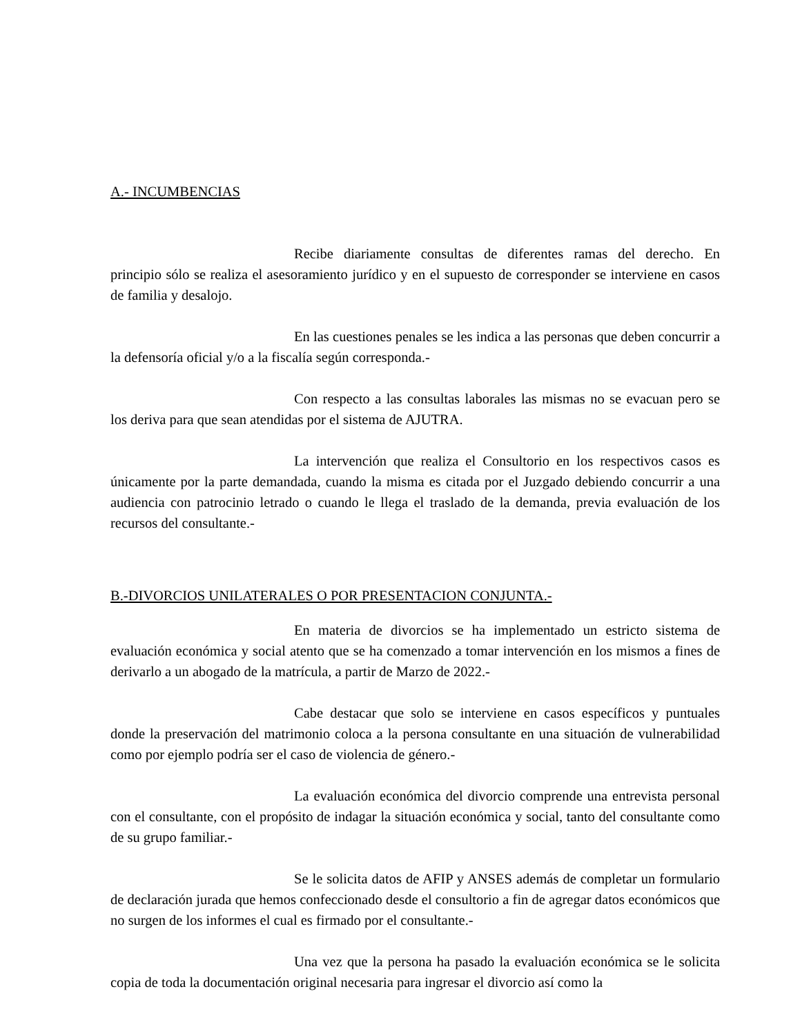A.- INCUMBENCIAS
Recibe diariamente consultas de diferentes ramas del derecho. En principio sólo se realiza el asesoramiento jurídico y en el supuesto de corresponder se interviene en casos de familia y desalojo.
En las cuestiones penales se les indica a las personas que deben concurrir a la defensoría oficial y/o a la fiscalía según corresponda.-
Con respecto a las consultas laborales las mismas no se evacuan pero se los deriva para que sean atendidas por el sistema de AJUTRA.
La intervención que realiza el Consultorio en los respectivos casos es únicamente por la parte demandada, cuando la misma es citada por el Juzgado debiendo concurrir a una audiencia con patrocinio letrado o cuando le llega el traslado de la demanda, previa evaluación de los recursos del consultante.-
B.-DIVORCIOS UNILATERALES O POR PRESENTACION CONJUNTA.-
En materia de divorcios se ha implementado un estricto sistema de evaluación económica y social atento que se ha comenzado a tomar intervención en los mismos a fines de derivarlo a un abogado de la matrícula, a partir de Marzo de 2022.-
Cabe destacar que solo se interviene en casos específicos y puntuales donde la preservación del matrimonio coloca a la persona consultante en una situación de vulnerabilidad como por ejemplo podría ser el caso de violencia de género.-
La evaluación económica del divorcio comprende una entrevista personal con el consultante, con el propósito de indagar la situación económica y social, tanto del consultante como de su grupo familiar.-
Se le solicita datos de AFIP y ANSES además de completar un formulario de declaración jurada que hemos confeccionado desde el consultorio a fin de agregar datos económicos que no surgen de los informes el cual es firmado por el consultante.-
Una vez que la persona ha pasado la evaluación económica se le solicita copia de toda la documentación original necesaria para ingresar el divorcio así como la